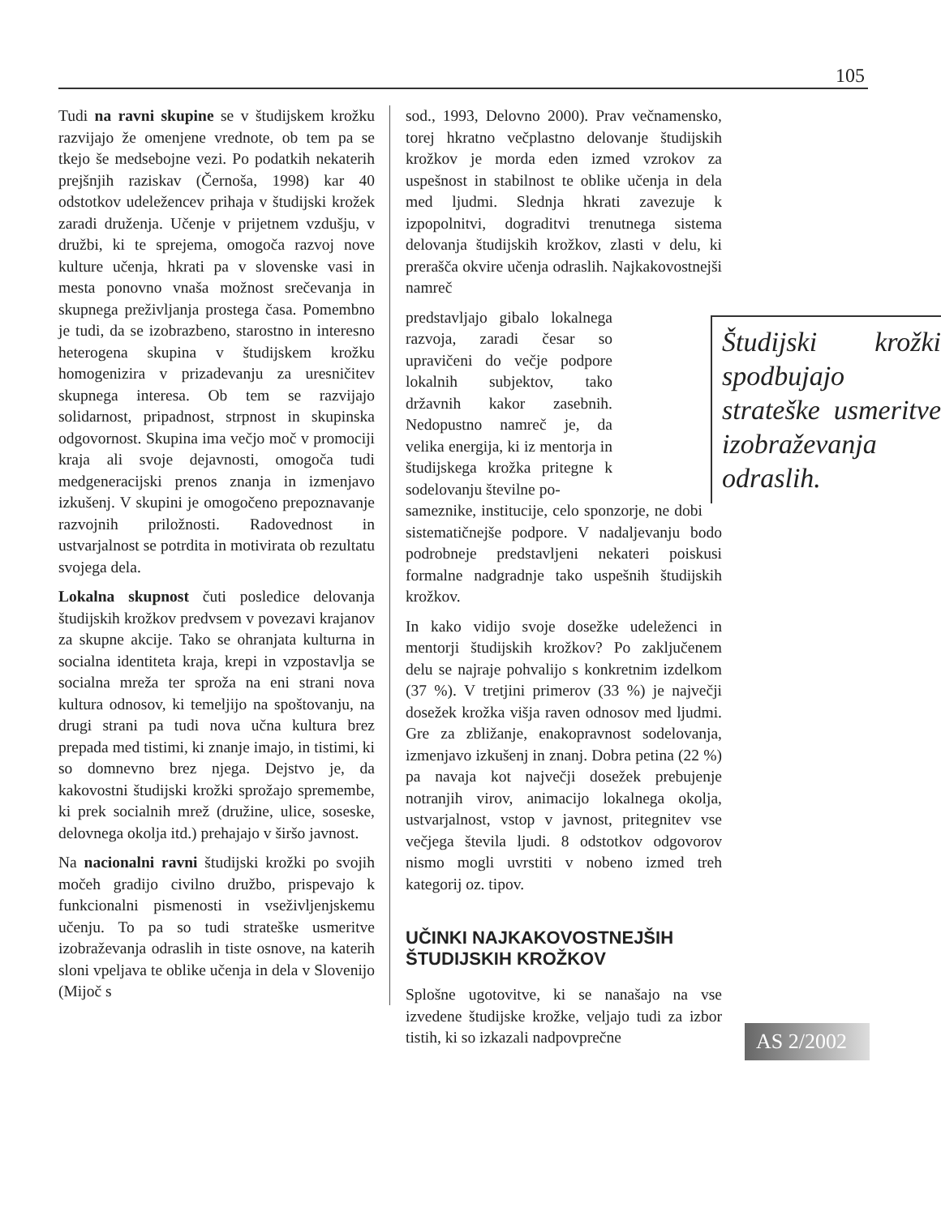105
Tudi na ravni skupine se v študijskem krožku razvijajo že omenjene vrednote, ob tem pa se tkejo še medsebojne vezi. Po podatkih nekaterih prejšnjih raziskav (Černoša, 1998) kar 40 odstotkov udeležencev prihaja v študijski krožek zaradi druženja. Učenje v prijetnem vzdušju, v družbi, ki te sprejema, omogoča razvoj nove kulture učenja, hkrati pa v slovenske vasi in mesta ponovno vnaša možnost srečevanja in skupnega preživljanja prostega časa. Pomembno je tudi, da se izobrazbeno, starostno in interesno heterogena skupina v študijskem krožku homogenizira v prizadevanju za uresničitev skupnega interesa. Ob tem se razvijajo solidarnost, pripadnost, strpnost in skupinska odgovornost. Skupina ima večjo moč v promociji kraja ali svoje dejavnosti, omogoča tudi medgeneracijski prenos znanja in izmenjavo izkušenj. V skupini je omogočeno prepoznavanje razvojnih priložnosti. Radovednost in ustvarjalnost se potrdita in motivirata ob rezultatu svojega dela.
Lokalna skupnost čuti posledice delovanja študijskih krožkov predvsem v povezavi krajanov za skupne akcije. Tako se ohranjata kulturna in socialna identiteta kraja, krepi in vzpostavlja se socialna mreža ter sproža na eni strani nova kultura odnosov, ki temeljijo na spoštovanju, na drugi strani pa tudi nova učna kultura brez prepada med tistimi, ki znanje imajo, in tistimi, ki so domnevno brez njega. Dejstvo je, da kakovostni študijski krožki sprožajo spremembe, ki prek socialnih mrež (družine, ulice, soseske, delovnega okolja itd.) prehajajo v širšo javnost.
Na nacionalni ravni študijski krožki po svojih močeh gradijo civilno družbo, prispevajo k funkcionalni pismenosti in vseživljenjskemu učenju. To pa so tudi strateške usmeritve izobraževanja odraslih in tiste osnove, na katerih sloni vpeljava te oblike učenja in dela v Slovenijo (Mijoč s
sod., 1993, Delovno 2000). Prav večnamensko, torej hkratno večplastno delovanje študijskih krožkov je morda eden izmed vzrokov za uspešnost in stabilnost te oblike učenja in dela med ljudmi. Slednja hkrati zavezuje k izpopolnitvi, dograditvi trenutnega sistema delovanja študijskih krožkov, zlasti v delu, ki prerašča okvire učenja odraslih. Najkakovostnejši namreč
Študijski krožki spodbujajo strateške usmeritve izobraževanja odraslih.
predstavljajo gibalo lokalnega razvoja, zaradi česar so upravičeni do večje podpore lokalnih subjektov, tako državnih kakor zasebnih. Nedopustno namreč je, da velika energija, ki iz mentorja in študijskega krožka pritegne k sodelovanju številne po-
sameznike, institucije, celo sponzorje, ne dobi sistematičnejše podpore. V nadaljevanju bodo podrobneje predstavljeni nekateri poiskusi formalne nadgradnje tako uspešnih študijskih krožkov.
In kako vidijo svoje dosežke udeleženci in mentorji študijskih krožkov? Po zaključenem delu se najraje pohvalijo s konkretnim izdelkom (37 %). V tretjini primerov (33 %) je največji dosežek krožka višja raven odnosov med ljudmi. Gre za zbližanje, enakopravnost sodelovanja, izmenjavo izkušenj in znanj. Dobra petina (22 %) pa navaja kot največji dosežek prebujenje notranjih virov, animacijo lokalnega okolja, ustvarjalnost, vstop v javnost, pritegnitev vse večjega števila ljudi. 8 odstotkov odgovorov nismo mogli uvrstiti v nobeno izmed treh kategorij oz. tipov.
UČINKI NAJKAKOVOSTNEJŠIH
ŠTUDIJSKIH KROŽKOV
Splošne ugotovitve, ki se nanašajo na vse izvedene študijske krožke, veljajo tudi za izbor tistih, ki so izkazali nadpovprečne
AS 2/2002